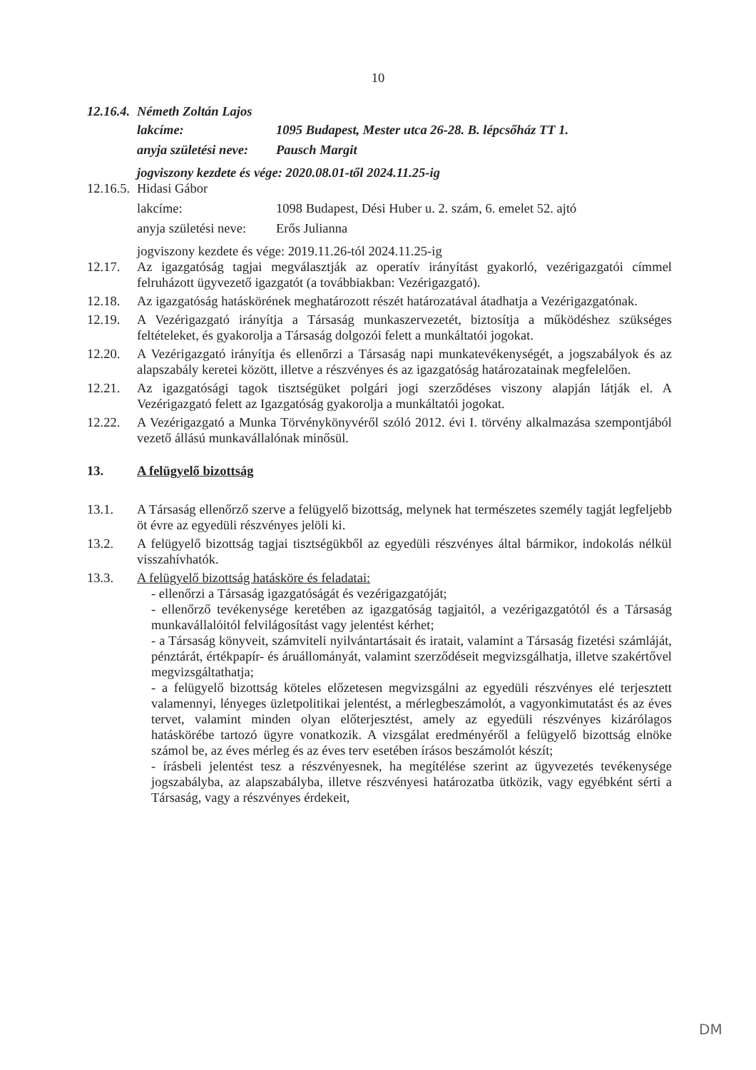10
12.16.4. Németh Zoltán Lajos
lakcíme: 1095 Budapest, Mester utca 26-28. B. lépcsőház TT 1.
anyja születési neve: Pausch Margit
jogviszony kezdete és vége: 2020.08.01-től 2024.11.25-ig
12.16.5. Hidasi Gábor
lakcíme: 1098 Budapest, Dési Huber u. 2. szám, 6. emelet 52. ajtó
anyja születési neve: Erős Julianna
jogviszony kezdete és vége: 2019.11.26-tól 2024.11.25-ig
12.17. Az igazgatóság tagjai megválasztják az operatív irányítást gyakorló, vezérigazgatói címmel felruházott ügyvezető igazgatót (a továbbiakban: Vezérigazgató).
12.18. Az igazgatóság hatáskörének meghatározott részét határozatával átadhatja a Vezérigazgatónak.
12.19. A Vezérigazgató irányítja a Társaság munkaszervezetét, biztosítja a működéshez szükséges feltételeket, és gyakorolja a Társaság dolgozói felett a munkáltatói jogokat.
12.20. A Vezérigazgató irányítja és ellenőrzi a Társaság napi munkatevékenységét, a jogszabályok és az alapszabály keretei között, illetve a részvényes és az igazgatóság határozatainak megfelelően.
12.21. Az igazgatósági tagok tisztségüket polgári jogi szerződéses viszony alapján látják el. A Vezérigazgató felett az Igazgatóság gyakorolja a munkáltatói jogokat.
12.22. A Vezérigazgató a Munka Törvénykönyvéről szóló 2012. évi I. törvény alkalmazása szempontjából vezető állású munkavállalónak minősül.
13. A felügyelő bizottság
13.1. A Társaság ellenőrző szerve a felügyelő bizottság, melynek hat természetes személy tagját legfeljebb öt évre az egyedüli részvényes jelöli ki.
13.2. A felügyelő bizottság tagjai tisztségükből az egyedüli részvényes által bármikor, indokolás nélkül visszahívhatók.
13.3. A felügyelő bizottság hatásköre és feladatai:
- ellenőrzi a Társaság igazgatóságát és vezérigazgatóját;
- ellenőrző tevékenysége keretében az igazgatóság tagjaitól, a vezérigazgatótól és a Társaság munkavállalóitól felvilágosítást vagy jelentést kérhet;
- a Társaság könyveit, számviteli nyilvántartásait és iratait, valamint a Társaság fizetési számláját, pénztárát, értékpapír- és áruállományát, valamint szerződéseit megvizsgálhatja, illetve szakértővel megvizsgáltathatja;
- a felügyelő bizottság köteles előzetesen megvizsgálni az egyedüli részvényes elé terjesztett valamennyi, lényeges üzletpolitikai jelentést, a mérlegbeszámolót, a vagyonkimutatást és az éves tervet, valamint minden olyan előterjesztést, amely az egyedüli részvényes kizárólagos hatáskörébe tartozó ügyre vonatkozik. A vizsgálat eredményéről a felügyelő bizottság elnöke számol be, az éves mérleg és az éves terv esetében írásos beszámolót készít;
- írásbeli jelentést tesz a részvényesnek, ha megítélése szerint az ügyvezetés tevékenysége jogszabályba, az alapszabályba, illetve részvényesi határozatba ütközik, vagy egyébként sérti a Társaság, vagy a részvényes érdekeit,
DM